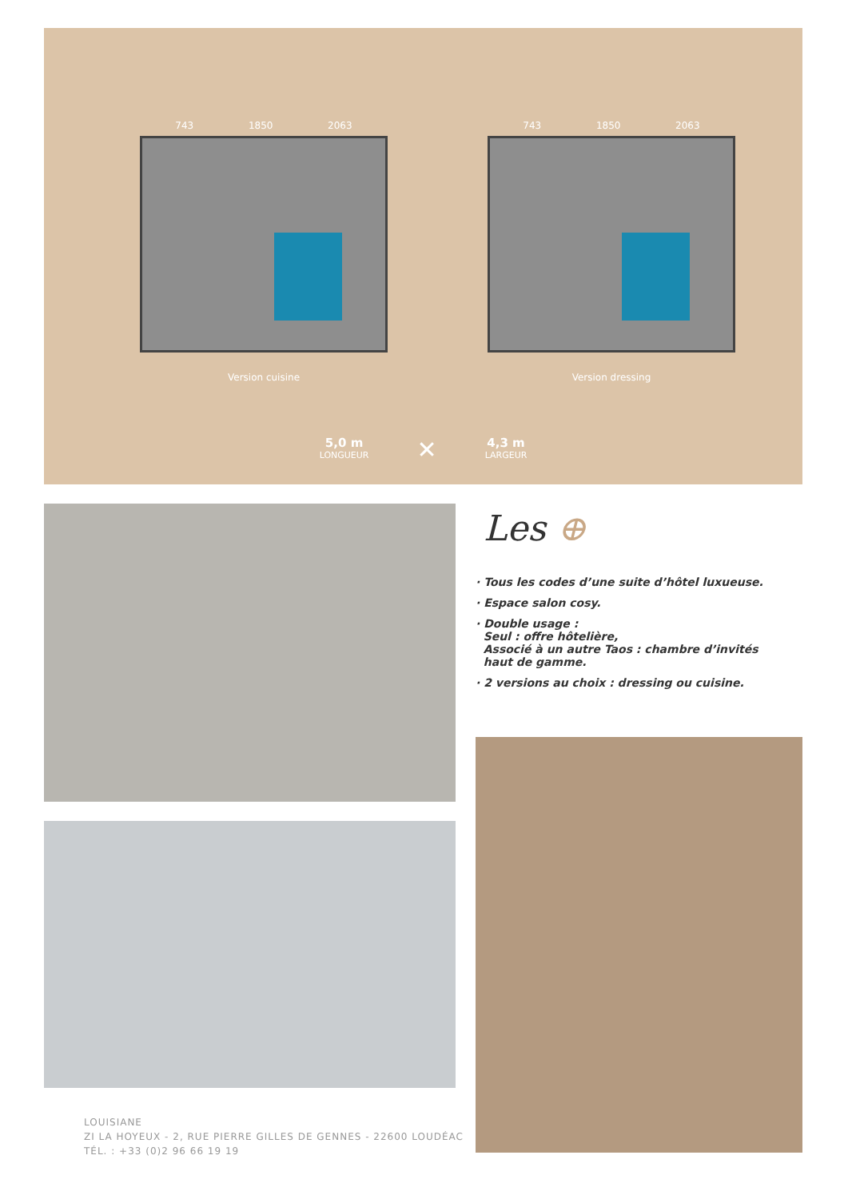743 1850 2063
Version cuisine
743 1850 2063
Version dressing
5,0 m
LONGUEUR
✕
4,3 m
LARGEUR
Les ⊕
· Tous les codes d’une suite d’hôtel luxueuse.
· Espace salon cosy.
· Double usage :
Seul : offre hôtelière,
Associé à un autre Taos : chambre d’invités
haut de gamme.
· 2 versions au choix : dressing ou cuisine.
LOUISIANE
ZI LA HOYEUX - 2, RUE PIERRE GILLES DE GENNES - 22600 LOUDÉAC
TÉL. : +33 (0)2 96 66 19 19